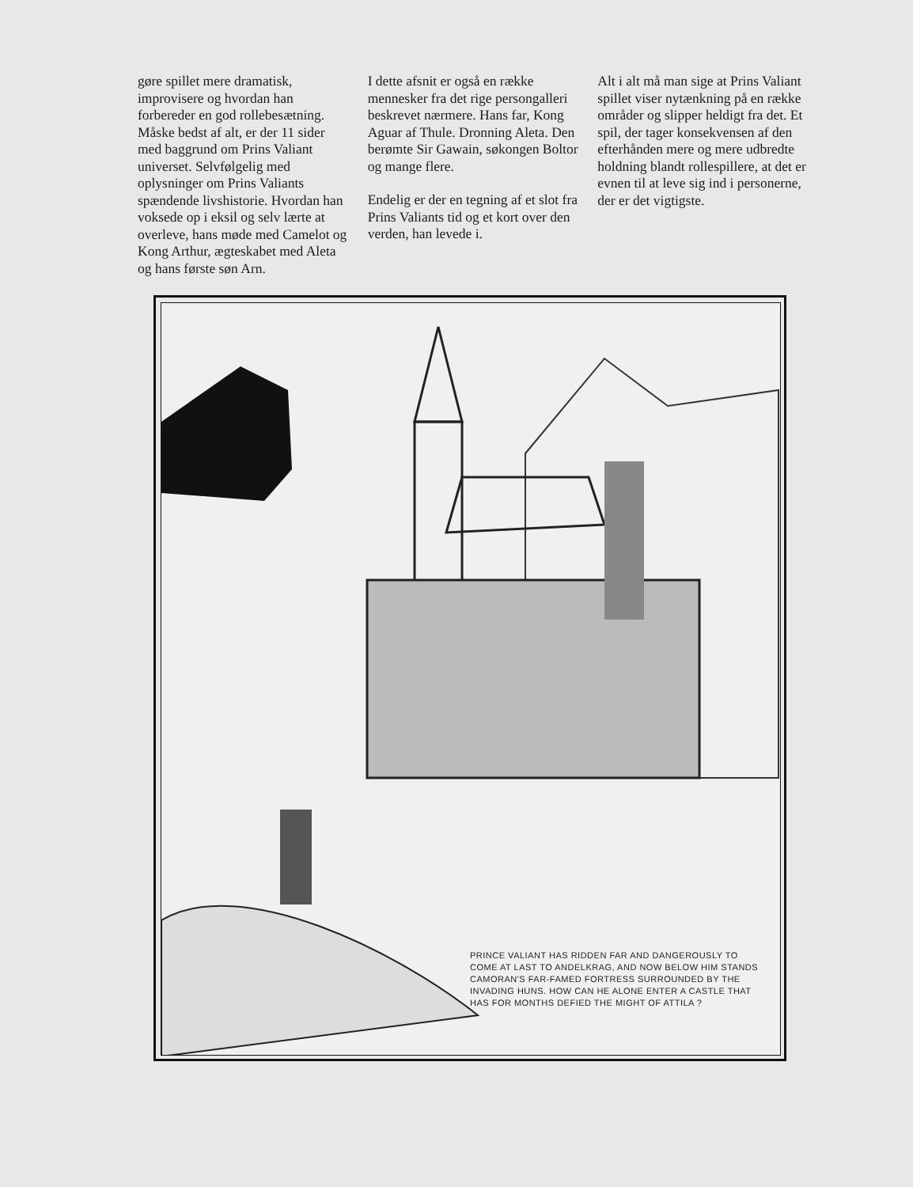gøre spillet mere dramatisk, improvisere og hvordan han forbereder en god rollebesætning. Måske bedst af alt, er der 11 sider med baggrund om Prins Valiant universet. Selvfølgelig med oplysninger om Prins Valiants spændende livshistorie. Hvordan han voksede op i eksil og selv lærte at overleve, hans møde med Camelot og Kong Arthur, ægteskabet med Aleta og hans første søn Arn.
I dette afsnit er også en række mennesker fra det rige persongalleri beskrevet nærmere. Hans far, Kong Aguar af Thule. Dronning Aleta. Den berømte Sir Gawain, søkongen Boltor og mange flere.
Endelig er der en tegning af et slot fra Prins Valiants tid og et kort over den verden, han levede i.
Alt i alt må man sige at Prins Valiant spillet viser nytænkning på en række områder og slipper heldigt fra det. Et spil, der tager konsekvensen af den efterhånden mere og mere udbredte holdning blandt rollespillere, at det er evnen til at leve sig ind i personerne, der er det vigtigste.
PRINCE VALIANT HAS RIDDEN FAR AND DANGEROUSLY TO COME AT LAST TO ANDELKRAG, AND NOW BELOW HIM STANDS CAMORAN'S FAR-FAMED FORTRESS SURROUNDED BY THE INVADING HUNS. HOW CAN HE ALONE ENTER A CASTLE THAT HAS FOR MONTHS DEFIED THE MIGHT OF ATTILA ?